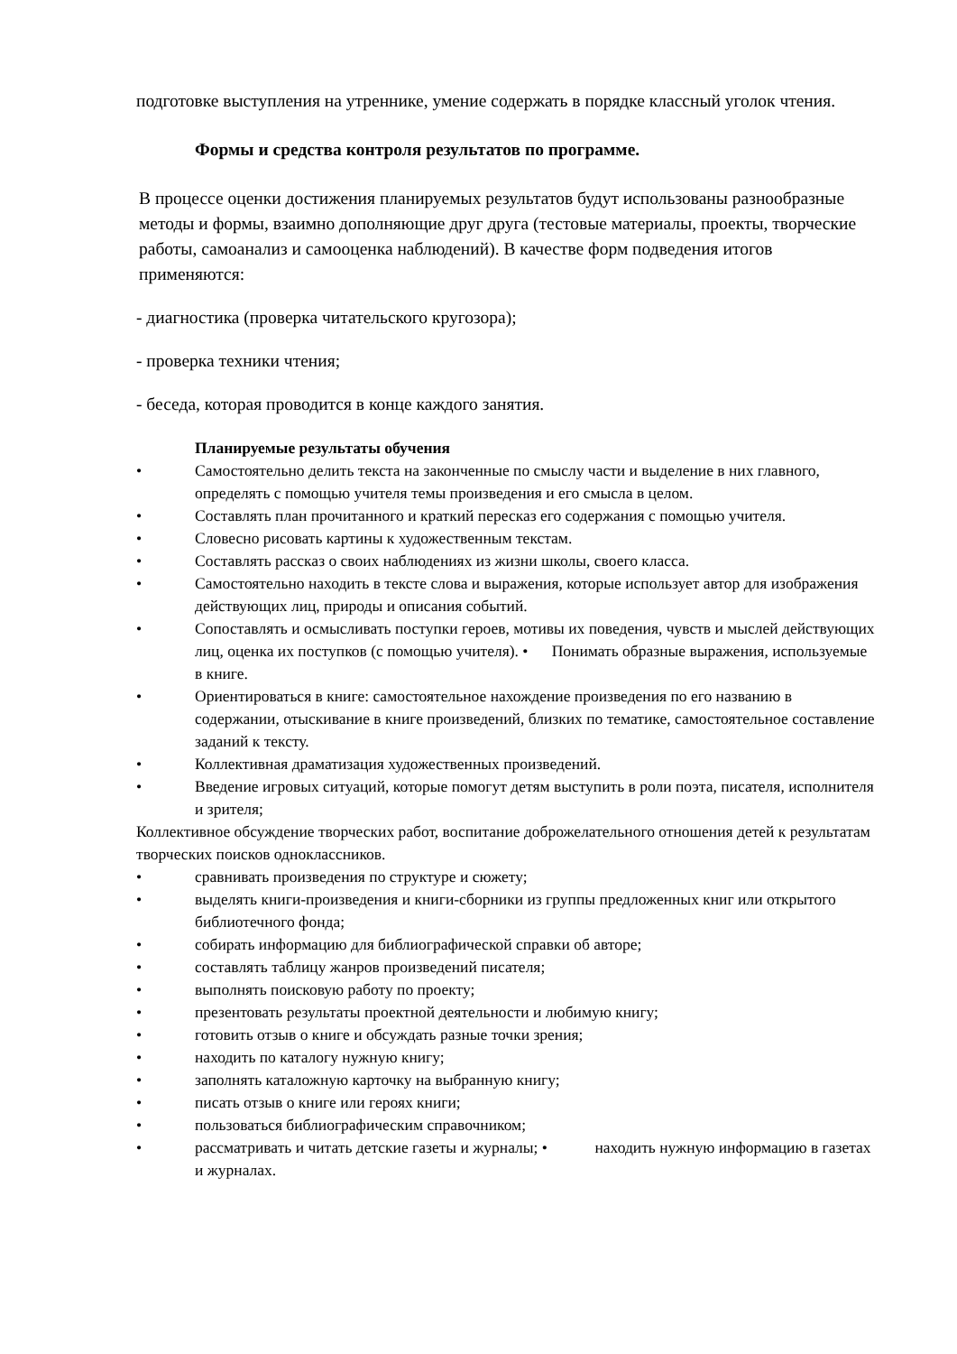подготовке выступления на утреннике, умение содержать в порядке классный уголок чтения.
Формы и средства контроля результатов по программе.
В процессе оценки достижения планируемых результатов будут использованы разнообразные методы и формы, взаимно дополняющие друг друга (тестовые материалы, проекты, творческие работы, самоанализ и самооценка наблюдений). В качестве форм подведения итогов применяются:
- диагностика (проверка читательского кругозора);
- проверка техники чтения;
- беседа, которая проводится в конце каждого занятия.
Планируемые результаты обучения
• Самостоятельно делить текста на законченные по смыслу части и выделение в них главного, определять с помощью учителя темы произведения и его смысла в целом.
• Составлять план прочитанного и краткий пересказ его содержания с помощью учителя.
• Словесно рисовать картины к художественным текстам.
• Составлять рассказ о своих наблюдениях из жизни школы, своего класса.
• Самостоятельно находить в тексте слова и выражения, которые использует автор для изображения действующих лиц, природы и описания событий.
• Сопоставлять и осмысливать поступки героев, мотивы их поведения, чувств и мыслей действующих лиц, оценка их поступков (с помощью учителя). • Понимать образные выражения, используемые в книге.
• Ориентироваться в книге: самостоятельное нахождение произведения по его названию в содержании, отыскивание в книге произведений, близких по тематике, самостоятельное составление заданий к тексту.
• Коллективная драматизация художественных произведений.
• Введение игровых ситуаций, которые помогут детям выступить в роли поэта, писателя, исполнителя и зрителя;
Коллективное обсуждение творческих работ, воспитание доброжелательного отношения детей к результатам творческих поисков одноклассников.
• сравнивать произведения по структуре и сюжету;
• выделять книги-произведения и книги-сборники из группы предложенных книг или открытого библиотечного фонда;
• собирать информацию для библиографической справки об авторе;
• составлять таблицу жанров произведений писателя;
• выполнять поисковую работу по проекту;
• презентовать результаты проектной деятельности и любимую книгу;
• готовить отзыв о книге и обсуждать разные точки зрения;
• находить по каталогу нужную книгу;
• заполнять каталожную карточку на выбранную книгу;
• писать отзыв о книге или героях книги;
• пользоваться библиографическим справочником;
• рассматривать и читать детские газеты и журналы; • находить нужную информацию в газетах и журналах.